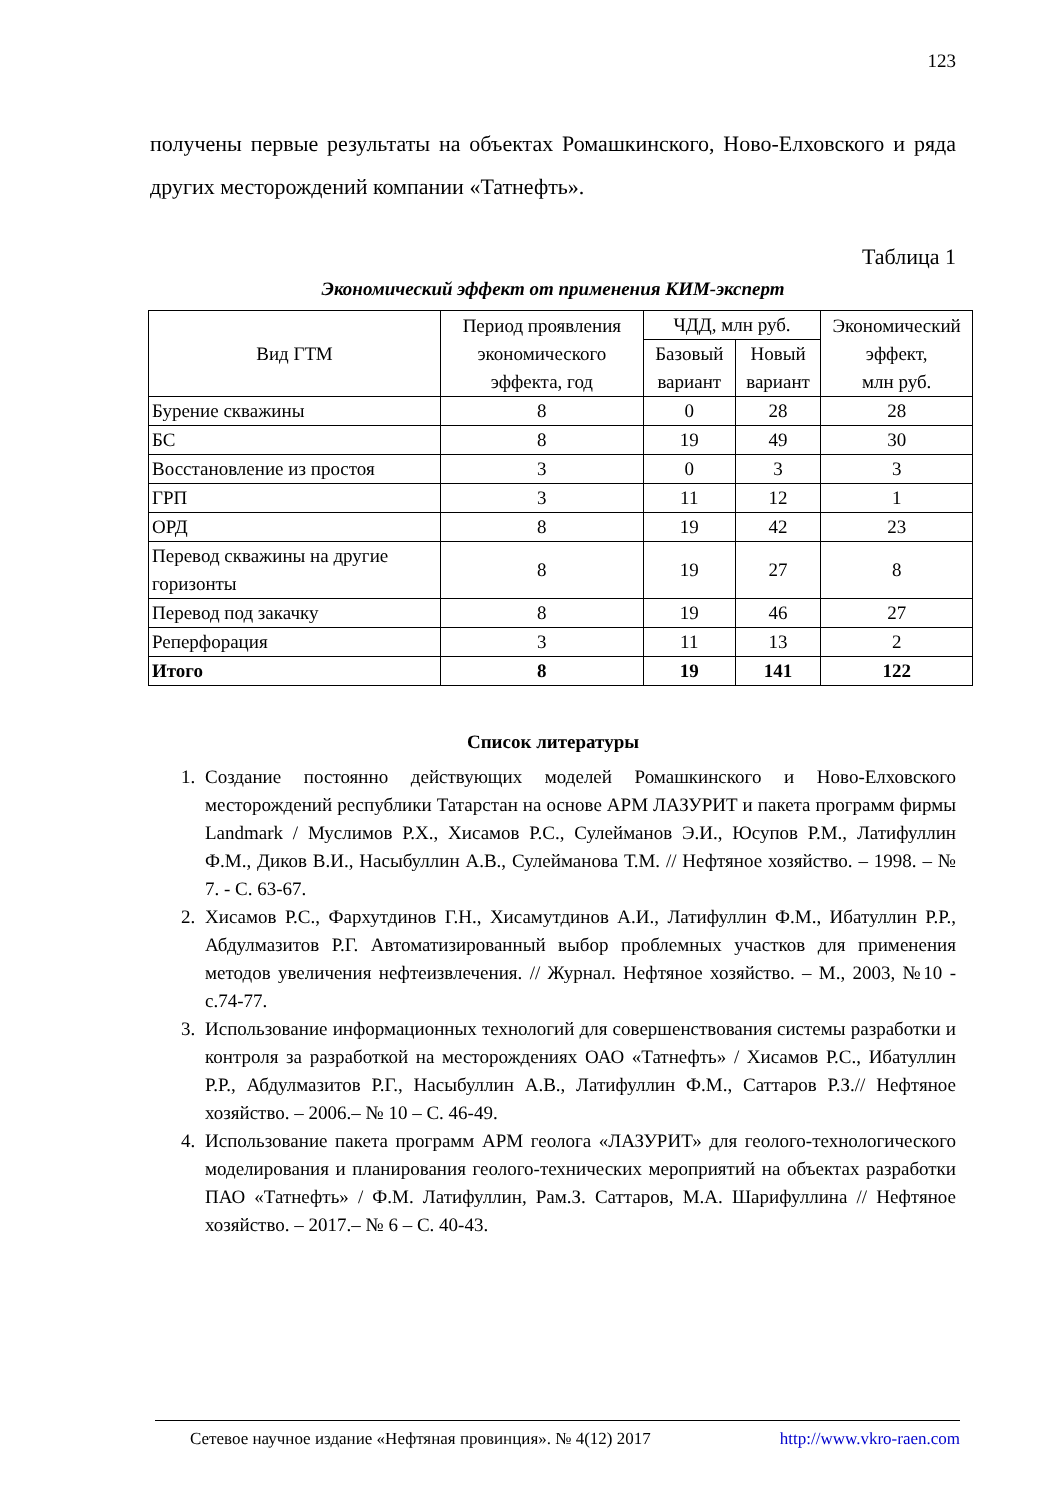123
получены первые результаты на объектах Ромашкинского, Ново-Елховского и ряда других месторождений компании «Татнефть».
Таблица 1
Экономический эффект от применения КИМ-эксперт
| Вид ГТМ | Период проявления экономического эффекта, год | ЧДД, млн руб. | | Экономический эффект, млн руб. |
| --- | --- | --- | --- | --- |
| | | Базовый вариант | Новый вариант | |
| Бурение скважины | 8 | 0 | 28 | 28 |
| БС | 8 | 19 | 49 | 30 |
| Восстановление из простоя | 3 | 0 | 3 | 3 |
| ГРП | 3 | 11 | 12 | 1 |
| ОРД | 8 | 19 | 42 | 23 |
| Перевод скважины на другие горизонты | 8 | 19 | 27 | 8 |
| Перевод под закачку | 8 | 19 | 46 | 27 |
| Реперфорация | 3 | 11 | 13 | 2 |
| Итого | 8 | 19 | 141 | 122 |
Список литературы
1. Создание постоянно действующих моделей Ромашкинского и Ново-Елховского месторождений республики Татарстан на основе АРМ ЛАЗУРИТ и пакета программ фирмы Landmark / Муслимов Р.Х., Хисамов Р.С., Сулейманов Э.И., Юсупов Р.М., Латифуллин Ф.М., Диков В.И., Насыбуллин А.В., Сулейманова Т.М. // Нефтяное хозяйство. – 1998. – № 7. - С. 63-67.
2. Хисамов Р.С., Фархутдинов Г.Н., Хисамутдинов А.И., Латифуллин Ф.М., Ибатуллин Р.Р., Абдулмазитов Р.Г. Автоматизированный выбор проблемных участков для применения методов увеличения нефтеизвлечения. // Журнал. Нефтяное хозяйство. – М., 2003, №10 - с.74-77.
3. Использование информационных технологий для совершенствования системы разработки и контроля за разработкой на месторождениях ОАО «Татнефть» / Хисамов Р.С., Ибатуллин Р.Р., Абдулмазитов Р.Г., Насыбуллин А.В., Латифуллин Ф.М., Саттаров Р.З.// Нефтяное хозяйство. – 2006.– № 10 – С. 46-49.
4. Использование пакета программ АРМ геолога «ЛАЗУРИТ» для геолого-технологического моделирования и планирования геолого-технических мероприятий на объектах разработки ПАО «Татнефть» / Ф.М. Латифуллин, Рам.З. Саттаров, М.А. Шарифуллина // Нефтяное хозяйство. – 2017.– № 6 – С. 40-43.
Сетевое научное издание «Нефтяная провинция». № 4(12) 2017 http://www.vkro-raen.com